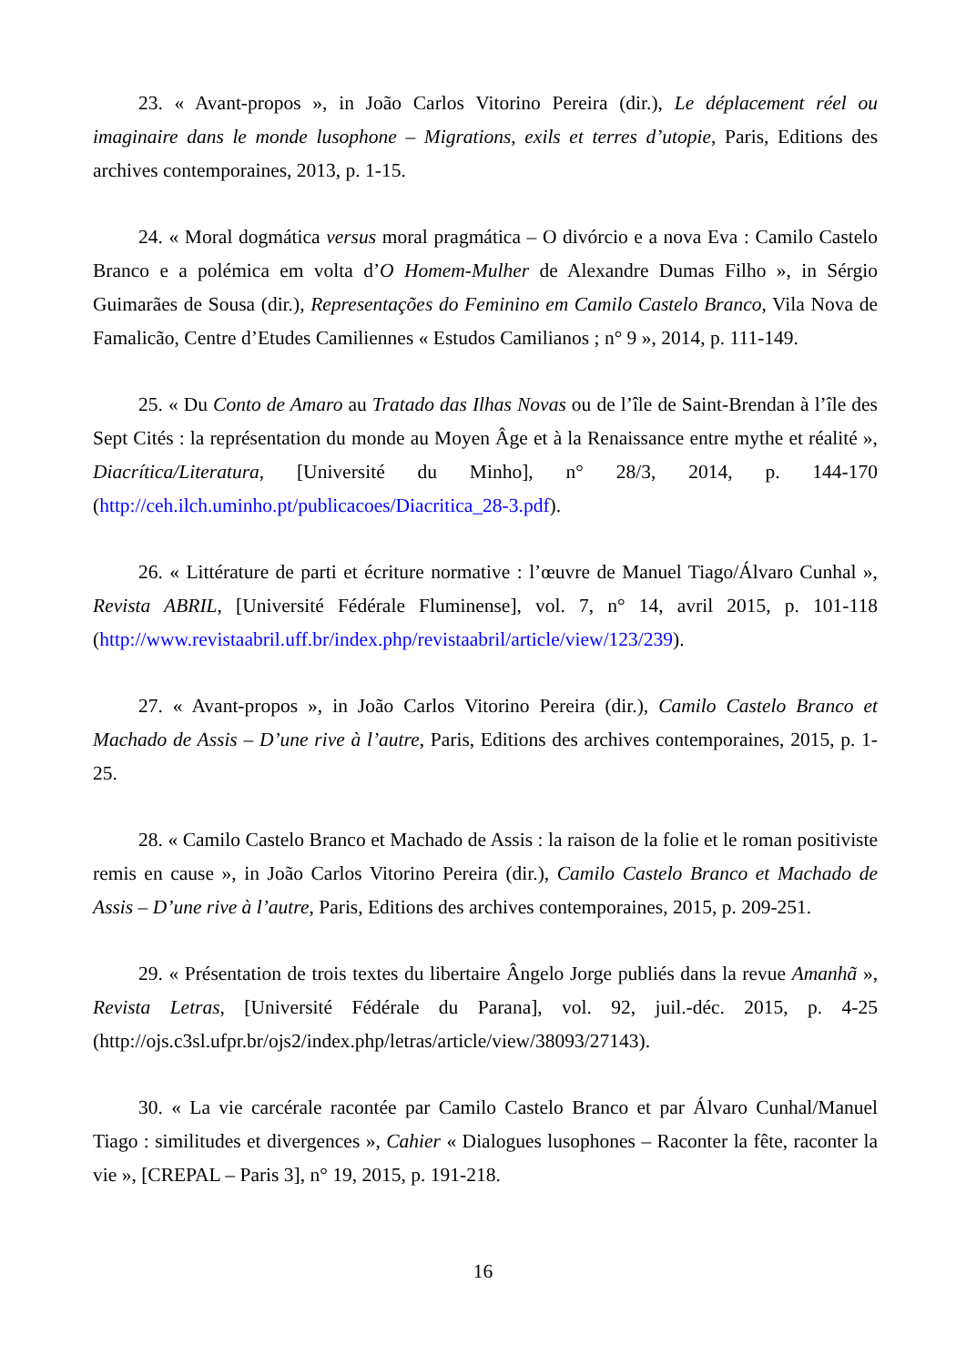23. « Avant-propos », in João Carlos Vitorino Pereira (dir.), Le déplacement réel ou imaginaire dans le monde lusophone – Migrations, exils et terres d’utopie, Paris, Editions des archives contemporaines, 2013, p. 1-15.
24. « Moral dogmática versus moral pragmática – O divórcio e a nova Eva : Camilo Castelo Branco e a polémica em volta d’O Homem-Mulher de Alexandre Dumas Filho », in Sérgio Guimarães de Sousa (dir.), Representações do Feminino em Camilo Castelo Branco, Vila Nova de Famalicão, Centre d’Etudes Camiliennes « Estudos Camilianos ; n° 9 », 2014, p. 111-149.
25. « Du Conto de Amaro au Tratado das Ilhas Novas ou de l’île de Saint-Brendan à l’île des Sept Cités : la représentation du monde au Moyen Âge et à la Renaissance entre mythe et réalité », Diacrítica/Literatura, [Université du Minho], n° 28/3, 2014, p. 144-170 (http://ceh.ilch.uminho.pt/publicacoes/Diacritica_28-3.pdf).
26. « Littérature de parti et écriture normative : l’œuvre de Manuel Tiago/Álvaro Cunhal », Revista ABRIL, [Université Fédérale Fluminense], vol. 7, n° 14, avril 2015, p. 101-118 (http://www.revistaabril.uff.br/index.php/revistaabril/article/view/123/239).
27. « Avant-propos », in João Carlos Vitorino Pereira (dir.), Camilo Castelo Branco et Machado de Assis – D’une rive à l’autre, Paris, Editions des archives contemporaines, 2015, p. 1-25.
28. « Camilo Castelo Branco et Machado de Assis : la raison de la folie et le roman positiviste remis en cause », in João Carlos Vitorino Pereira (dir.), Camilo Castelo Branco et Machado de Assis – D’une rive à l’autre, Paris, Editions des archives contemporaines, 2015, p. 209-251.
29. « Présentation de trois textes du libertaire Ângelo Jorge publiés dans la revue Amanhã », Revista Letras, [Université Fédérale du Parana], vol. 92, juil.-déc. 2015, p. 4-25 (http://ojs.c3sl.ufpr.br/ojs2/index.php/letras/article/view/38093/27143).
30. « La vie carcérale racontée par Camilo Castelo Branco et par Álvaro Cunhal/Manuel Tiago : similitudes et divergences », Cahier « Dialogues lusophones – Raconter la fête, raconter la vie », [CREPAL – Paris 3], n° 19, 2015, p. 191-218.
16